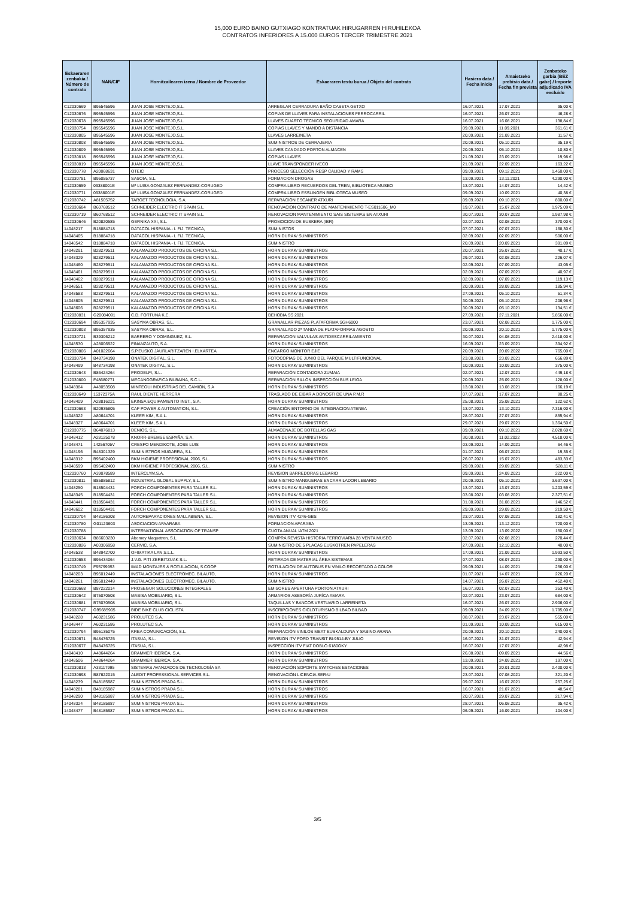15,000 EURO BAINO GUTXIAGO KONTRATUAK HIRUGARREN HIRUHILEKOA
CONTRATOS INFERIORES A 15.000 EUROS TERCER TRIMESTRE 2021
| Eskaeraren zenbakia / Número de contrato | NAN/CIF | Hornitzailearen izena / Nombre de Proveedor | Eskaeraren testu burua / Objeto del contrato | Hasiera data / Fecha inicio | Amaietzeko prebisio data / Fecha fin prevista | Zenbateko garbia (BEZ gabe) / Importe adjudicado IVA excluido |
| --- | --- | --- | --- | --- | --- | --- |
| C12030669 | B95545596 | JUAN JOSE MONTEJO,S.L. | ARREGLAR CERRADURA BAÑO CASETA GETXO | 16.07.2021 | 17.07.2021 | 95,00 € |
| C12030676 | B95545596 | JUAN JOSE MONTEJO,S.L. | COPIAS DE LLAVES PARA INSTALACIONES FERROCARRIL | 16.07.2021 | 26.07.2021 | 46,28 € |
| C12030678 | B95545596 | JUAN JOSE MONTEJO,S.L. | LLAVES CUARTO TÉCNICO SEGURIDAD AMARA | 16.07.2021 | 16.08.2021 | 138,84 € |
| C12030754 | B95545596 | JUAN JOSE MONTEJO,S.L. | COPIAS LLAVES Y MANDO A DISTANCIA | 09.09.2021 | 11.09.2021 | 361,61 € |
| C12030805 | B95545596 | JUAN JOSE MONTEJO,S.L. | LLAVES LARREINETA | 20.09.2021 | 21.09.2021 | 11,57 € |
| C12030808 | B95545596 | JUAN JOSE MONTEJO,S.L. | SUMINISTROS DE CERRAJERIA | 20.09.2021 | 05.10.2021 | 35,19 € |
| C12030809 | B95545596 | JUAN JOSE MONTEJO,S.L. | LLAVES CANDADO PORTON ALMACEN | 20.09.2021 | 05.10.2021 | 10,80 € |
| C12030818 | B95545596 | JUAN JOSE MONTEJO,S.L. | COPIAS LLAVES | 21.09.2021 | 23.09.2021 | 19,98 € |
| C12030819 | B95545596 | JUAN JOSE MONTEJO,S.L. | LLAVE TRANSPONDER IVECO | 21.09.2021 | 22.09.2021 | 163,22 € |
| C12030778 | A20068631 | OTEIC | PROCESO SELECCIÓN RESP CALIDAD Y RAMS | 09.09.2021 | 09.12.2021 | 1.450,00 € |
| C12030781 | B95055737 | SASOIA, S.L. | FORMACION DROGAS | 13.09.2021 | 13.11.2021 | 4.290,00 € |
| C12030659 | 09388001E | Mª LUISA GONZALEZ FERNANDEZ-CORUGED | COMPRA LIBRO RECUERDOS DEL TREN, BIBLIOTECA MUSEO | 13.07.2021 | 14.07.2021 | 14,42 € |
| C12030771 | 09388001E | Mª LUISA GONZALEZ FERNANDEZ-CORUGED | COMPRA LIBRO ESSLINGEN BIBLIOTECA MUSEO | 09.09.2021 | 10.09.2021 | 40,38 € |
| C12030742 | A81505752 | TARGET TECNOLOGIA, S.A. | REPARACIÓN ESCANER ATXURI | 09.09.2021 | 09.10.2021 | 800,00 € |
| C12030684 | B60768512 | SCHNEIDER ELECTRIC IT SPAIN S.L. | RENOVACION CONTRATO DE MANTENIMIENTO T-ES011606_M0 | 19.07.2021 | 15.07.2022 | 1.975,09 € |
| C12030719 | B60768512 | SCHNEIDER ELECTRIC IT SPAIN S.L. | RENOVACION MANTENIMIENTO SAIS SISTEMAS EN ATXURI | 30.07.2021 | 30.07.2022 | 1.987,98 € |
| C12030646 | B20820585 | GERNIKA XXI, S.L. | PROMOCION DE EUSKERA (IBR) | 02.07.2021 | 02.08.2021 | 370,00 € |
| 14048217 | B18884718 | DATACOL HISPANIA - I. FIJ. TECNICA, | SUMINISTOS | 07.07.2021 | 07.07.2021 | 168,30 € |
| 14048465 | B18884718 | DATACOL HISPANIA - I. FIJ. TECNICA, | HORNIDURAK/ SUMINISTROS | 02.09.2021 | 02.09.2021 | 506,00 € |
| 14048542 | B18884718 | DATACOL HISPANIA - I. FIJ. TECNICA, | SUMINISTRO | 20.09.2021 | 20.09.2021 | 391,89 € |
| 14048291 | B28279511 | KALAMAZOO PRODUCTOS DE OFICINA S.L. | HORNIDURAK/ SUMINISTROS | 20.07.2021 | 26.07.2021 | 40,17 € |
| 14048329 | B28279511 | KALAMAZOO PRODUCTOS DE OFICINA S.L. | HORNIDURAK/ SUMINISTROS | 29.07.2021 | 02.08.2021 | 226,07 € |
| 14048460 | B28279511 | KALAMAZOO PRODUCTOS DE OFICINA S.L. | HORNIDURAK/ SUMINISTROS | 02.09.2021 | 07.09.2021 | 43,05 € |
| 14048461 | B28279511 | KALAMAZOO PRODUCTOS DE OFICINA S.L. | HORNIDURAK/ SUMINISTROS | 02.09.2021 | 07.09.2021 | 40,97 € |
| 14048462 | B28279511 | KALAMAZOO PRODUCTOS DE OFICINA S.L. | HORNIDURAK/ SUMINISTROS | 02.09.2021 | 07.09.2021 | 119,13 € |
| 14048551 | B28279511 | KALAMAZOO PRODUCTOS DE OFICINA S.L. | HORNIDURAK/ SUMINISTROS | 20.09.2021 | 28.09.2021 | 185,94 € |
| 14048583 | B28279511 | KALAMAZOO PRODUCTOS DE OFICINA S.L. | HORNIDURAK/ SUMINISTROS | 27.09.2021 | 05.10.2021 | 51,34 € |
| 14048605 | B28279511 | KALAMAZOO PRODUCTOS DE OFICINA S.L. | HORNIDURAK/ SUMINISTROS | 30.09.2021 | 05.10.2021 | 206,96 € |
| 14048606 | B28279511 | KALAMAZOO PRODUCTOS DE OFICINA S.L. | HORNIDURAK/ SUMINISTROS | 30.09.2021 | 05.10.2021 | 134,51 € |
| C12030831 | G20084091 | C.D. FORTUNA K.E. | BEHOBIA SS 2021 | 27.09.2021 | 27.11.2021 | 5.856,00 € |
| C12030694 | B95357935 | SASYMA OBRAS, S.L. | GRANALLAR PIEZAS PLATAFORMA SGH6000 | 23.07.2021 | 02.08.2021 | 1.775,00 € |
| C12030803 | B95357935 | SASYMA OBRAS, S.L. | GRANALLADO 2ª TANDA DE PLATAFORMAS AGOSTO | 20.09.2021 | 20.10.2021 | 1.775,00 € |
| C12030721 | B39306212 | BARRERO Y DOMINGUEZ, S.L. | REPARACION VALVULAS ANTIDESCARRILAMIENTO | 30.07.2021 | 04.08.2021 | 2.418,00 € |
| 14048530 | A28006922 | FINANZAUTO, S.A. | HORNIDURAK/ SUMINISTROS | 16.09.2021 | 23.09.2021 | 394,92 € |
| C12030806 | A01022664 | S.P.EUSKO JAURLARITZAREN I.ELKARTEA | ENCARGO MONITOR EJIE | 20.09.2021 | 20.09.2022 | 765,00 € |
| C12030724 | B48734198 | ONATEK DIGITAL, S.L. | FOTOCOPIAS DE JUNIO DEL PARQUE MULTIFUNCIONAL | 23.08.2021 | 23.09.2021 | 656,89 € |
| 14048499 | B48734198 | ONATEK DIGITAL, S.L. | HORNIDURAK/ SUMINISTROS | 10.09.2021 | 10.09.2021 | 375,00 € |
| C12030643 | B86424264 | PRODELFI, S.L. | REPARACIÓN CONTADORA ZUMAIA | 02.07.2021 | 12.07.2021 | 449,18 € |
| C12030800 | F48680771 | MECANOGRAFICA BILBAINA, S.C.L. | REPARACIÓN SILLÓN INSPECCIÓN BUS LEIOA | 20.09.2021 | 25.09.2021 | 128,00 € |
| 14048384 | A48053508 | MINTEGUI INDUSTRIAS DEL CAMION, S.A | HORNIDURAK/ SUMINISTROS | 13.08.2021 | 13.08.2021 | 166,19 € |
| C12030649 | 15372375A | RAUL DIENTE HERRERA | TRASLADO DE EIBAR A DONOSTI DE UNA P.M.R | 07.07.2021 | 17.07.2021 | 80,25 € |
| 14048409 | A28816221 | EKINSA EQUIPAMIENTO INST., S.A. | HORNIDURAK/ SUMINISTROS | 25.08.2021 | 25.08.2021 | 122,62 € |
| C12030663 | B20935805 | CAF POWER & AUTOMATION, S.L. | CREACIÓN ENTORNO DE INTEGRACION ATENEA | 13.07.2021 | 13.10.2021 | 7.316,00 € |
| 14048322 | A80644701 | KLEER KIM, S.A.L. | HORNIDURAK/ SUMINISTROS | 28.07.2021 | 27.07.2021 | 855,94 € |
| 14048327 | A80644701 | KLEER KIM, S.A.L. | HORNIDURAK/ SUMINISTROS | 29.07.2021 | 29.07.2021 | 1.364,50 € |
| C12030775 | B64076813 | DENIOS, S.L. | ALMACENAJE DE BOTELLAS GAS | 09.09.2021 | 09.10.2021 | 2.028,60 € |
| 14048412 | A28125078 | KNORR-BREMSE ESPAÑA, S.A. | HORNIDURAK/ SUMINISTROS | 30.08.2021 | 11.02.2022 | 4.518,00 € |
| 14048471 | 14256705V | CRESPO MENDIKOTE, JOSE LUIS | HORNIDURAK/ SUMINISTROS | 03.09.2021 | 14.09.2021 | 64,46 € |
| 14048196 | B48301329 | SUMINISTROS MUGARRA, S.L. | HORNIDURAK/ SUMINISTROS | 01.07.2021 | 06.07.2021 | 19,35 € |
| 14048312 | B95402400 | BKM HIGIENE PROFESIONAL 2006, S.L. | HORNIDURAK/ SUMINISTROS | 26.07.2021 | 15.07.2021 | 483,33 € |
| 14048599 | B95402400 | BKM HIGIENE PROFESIONAL 2006, S.L. | SUMINISTRO | 29.09.2021 | 29.09.2021 | 528,11 € |
| C12030760 | A39078589 | INTERCLYM,S.A. | REVISION BARREDORAS LEBARIO | 09.09.2021 | 24.09.2021 | 222,00 € |
| C12030811 | B85885812 | INDUSTRIAL GLOBAL SUPPLY, S.L. | SUMINISTRO MANGUERAS ENCARRILADOR LEBARIO | 20.09.2021 | 05.10.2021 | 3.637,00 € |
| 14048250 | B18504431 | FORCH COMPONENTES PARA TALLER S.L. | HORNIDURAK/ SUMINISTROS | 13.07.2021 | 13.07.2021 | 1.203,59 € |
| 14048345 | B18504431 | FORCH COMPONENTES PARA TALLER S.L. | HORNIDURAK/ SUMINISTROS | 03.08.2021 | 03.08.2021 | 2.377,51 € |
| 14048441 | B18504431 | FORCH COMPONENTES PARA TALLER S.L. | HORNIDURAK/ SUMINISTROS | 31.08.2021 | 31.08.2021 | 146,52 € |
| 14048602 | B18504431 | FORCH COMPONENTES PARA TALLER S.L. | HORNIDURAK/ SUMINISTROS | 29.09.2021 | 29.09.2021 | 219,50 € |
| C12030704 | B48186308 | AUTOREPARACIONES MALLABIENA, S.L. | REVISION ITV 4246-GBS | 23.07.2021 | 07.08.2021 | 182,41 € |
| C12030780 | G01123603 | ASOCIACION AFAARABA | FORMACION AFARABA | 13.09.2021 | 13.12.2021 | 720,00 € |
| C12030788 | | INTERNATIONAL ASSOCIATION OF TRANSP | CUOTA ANUAL IATM 2021 | 13.09.2021 | 13.09.2022 | 150,00 € |
| C12030634 | B86603230 | Abomey Maquetren, S.L. | COMPRA REVISTA HISTORIA FERROVIARIA 28 VENTA MUSEO | 02.07.2021 | 02.08.2021 | 270,44 € |
| C12030826 | A03306958 | CERVIC, S.A. | SUMINISTRO DE 5 PLACAS EUSKOTREN PAPELERAS | 27.09.2021 | 12.10.2021 | 40,00 € |
| 14048538 | B48942700 | OFIMATIKA LAN,S.L.L. | HORNIDURAK/ SUMINISTROS | 17.09.2021 | 21.09.2021 | 1.993,50 € |
| C12030653 | B95434064 | J.V.G. PITI ZERBITZUAK S.L. | RETIRADA DE MATERIAL ÁREA SISTEMAS | 07.07.2021 | 08.07.2021 | 290,00 € |
| C12030749 | F95799953 | IMAD MONTAJES & ROTULACION, S.COOP | ROTULACION DE AUTOBUS EN VINILO RECORTADO A COLOR | 09.09.2021 | 14.09.2021 | 256,00 € |
| 14048203 | B95012449 | INSTALACIONES ELECTROMEC. BILAUTO, | HORNIDURAK/ SUMINISTROS | 01.07.2021 | 14.07.2021 | 226,20 € |
| 14048261 | B95012449 | INSTALACIONES ELECTROMEC. BILAUTO, | SUMINISTRO | 14.07.2021 | 26.07.2021 | 452,40 € |
| C12030668 | B87222014 | PROSEGUR SOLUCIONES INTEGRALES | EMISORES APERTURA PORTON ATXURI | 16.07.2021 | 02.07.2021 | 353,40 € |
| C12030642 | B75070508 | MABISA MOBILIARIO, S.L. | ARMARIOS ASESORÍA JURÍCA AMARA | 02.07.2021 | 23.07.2021 | 684,00 € |
| C12030681 | B75070508 | MABISA MOBILIARIO, S.L. | TAQUILLAS Y BANCOS VESTUARIO LARREINETA | 16.07.2021 | 26.07.2021 | 2.906,00 € |
| C12030747 | G95685905 | BIDE BIKE CLUB CICLISTA | INSCRIPCIONES CICLOTURISMO BILBAO BILBAO | 09.09.2021 | 24.09.2021 | 1.795,00 € |
| 14048228 | A60231586 | PROLUTEC S.A. | HORNIDURAK/ SUMINISTROS | 08.07.2021 | 23.07.2021 | 555,00 € |
| 14048447 | A60231586 | PROLUTEC S.A. | HORNIDURAK/ SUMINISTROS | 01.09.2021 | 10.09.2021 | 615,00 € |
| C12030794 | B95135075 | KREA COMUNICACIÓN, S.L. | REPARACIÓN VINILOS MEAT EUSKALDUNA Y SABINO ARANA | 20.09.2021 | 20.10.2021 | 240,00 € |
| C12030671 | B48476725 | ITASUA, S.L. | REVISION ITV FORD TRANSIT BI-9514-BY JULIO | 16.07.2021 | 31.07.2021 | 42,94 € |
| C12030677 | B48476725 | ITASUA, S.L. | INSPECCIÓN ITV FIAT DOBLO 6180GKY | 16.07.2021 | 17.07.2021 | 42,98 € |
| 14048410 | A48644264 | BRAMMER IBERICA, S.A. | HORNIDURAK/ SUMINISTROS | 26.08.2021 | 09.09.2021 | 44,56 € |
| 14048506 | A48644264 | BRAMMER IBERICA, S.A. | HORNIDURAK/ SUMINISTROS | 13.09.2021 | 24.09.2021 | 197,00 € |
| C12030813 | A33117995 | SISTEMAS AVANZADOS DE TECNOLOGÍA SA | RENOVACIÓN SOPORTE SWITCHES ESTACIONES | 20.09.2021 | 20.01.2022 | 2.400,00 € |
| C12030698 | B87622015 | ALEDIT PROFESSIONAL SERVICES S.L. | RENOVACIÓN LICENCIA SER-U | 23.07.2021 | 07.08.2021 | 321,20 € |
| 14048239 | B48185987 | SUMINISTROS PRADA S.L. | HORNIDURAK/ SUMINISTROS | 09.07.2021 | 16.07.2021 | 257,25 € |
| 14048281 | B48185987 | SUMINISTROS PRADA S.L. | HORNIDURAK/ SUMINISTROS | 16.07.2021 | 21.07.2021 | 48,54 € |
| 14048290 | B48185987 | SUMINISTROS PRADA S.L. | HORNIDURAK/ SUMINISTROS | 20.07.2021 | 29.07.2021 | 217,94 € |
| 14048324 | B48185987 | SUMINISTROS PRADA S.L. | HORNIDURAK/ SUMINISTROS | 28.07.2021 | 06.08.2021 | 95,42 € |
| 14048477 | B48185987 | SUMINISTROS PRADA S.L. | HORNIDURAK/ SUMINISTROS | 06.09.2021 | 16.09.2021 | 104,00 € |
3/5